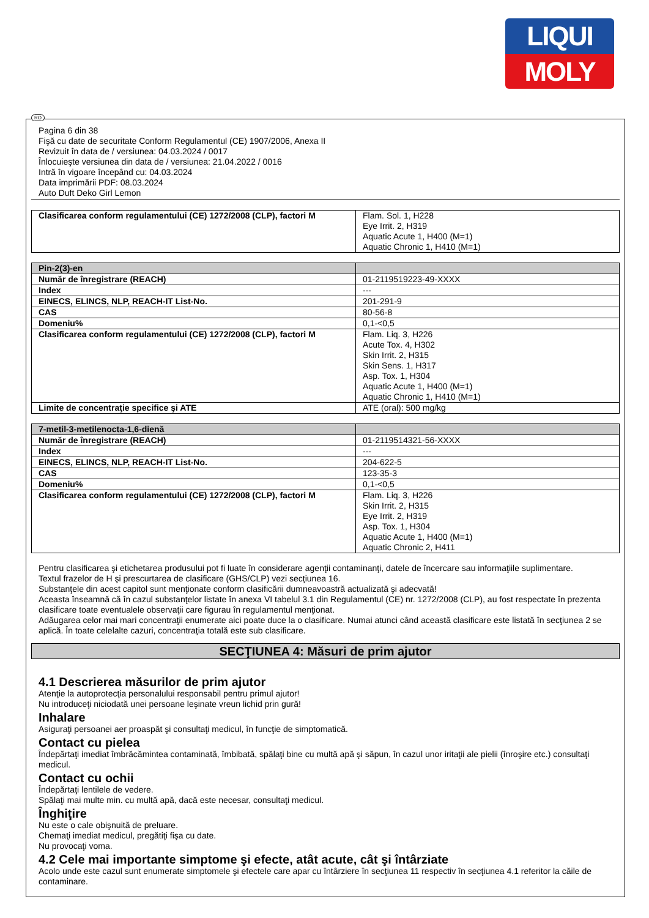LIQUI
MOLY
RO
Pagina 6 din 38
Fişă cu date de securitate Conform Regulamentul (CE) 1907/2006, Anexa II
Revizuit în data de / versiunea: 04.03.2024 / 0017
Înlocuieşte versiunea din data de / versiunea: 21.04.2022 / 0016
Intră în vigoare începând cu: 04.03.2024
Data imprimării PDF: 08.03.2024
Auto Duft Deko Girl Lemon
| Clasificarea conform regulamentului (CE) 1272/2008 (CLP), factori M | Flam. Sol. 1, H228 Eye Irrit. 2, H319 Aquatic Acute 1, H400 (M=1) Aquatic Chronic 1, H410 (M=1) |
| Pin-2(3)-en | |
| Număr de înregistrare (REACH) | 01-2119519223-49-XXXX |
| Index | --- |
| EINECS, ELINCS, NLP, REACH-IT List-No. | 201-291-9 |
| CAS | 80-56-8 |
| Domeniu% | 0,1-<0,5 |
| Clasificarea conform regulamentului (CE) 1272/2008 (CLP), factori M | Flam. Liq. 3, H226 Acute Tox. 4, H302 Skin Irrit. 2, H315 Skin Sens. 1, H317 Asp. Tox. 1, H304 Aquatic Acute 1, H400 (M=1) Aquatic Chronic 1, H410 (M=1) |
| Limite de concentraţie specifice şi ATE | ATE (oral): 500 mg/kg |
| 7-metil-3-metilenocta-1,6-dienă | |
| Număr de înregistrare (REACH) | 01-2119514321-56-XXXX |
| Index | --- |
| EINECS, ELINCS, NLP, REACH-IT List-No. | 204-622-5 |
| CAS | 123-35-3 |
| Domeniu% | 0,1-<0,5 |
| Clasificarea conform regulamentului (CE) 1272/2008 (CLP), factori M | Flam. Liq. 3, H226 Skin Irrit. 2, H315 Eye Irrit. 2, H319 Asp. Tox. 1, H304 Aquatic Acute 1, H400 (M=1) Aquatic Chronic 2, H411 |
Pentru clasificarea şi etichetarea produsului pot fi luate în considerare agenţii contaminanţi, datele de încercare sau informaţiile suplimentare.
Textul frazelor de H şi prescurtarea de clasificare (GHS/CLP) vezi secţiunea 16.
Substanţele din acest capitol sunt menţionate conform clasificării dumneavoastră actualizată şi adecvată!
Aceasta înseamnă că în cazul substanţelor listate în anexa VI tabelul 3.1 din Regulamentul (CE) nr. 1272/2008 (CLP), au fost respectate în prezenta clasificare toate eventualele observaţii care figurau în regulamentul menţionat.
Adăugarea celor mai mari concentraţii enumerate aici poate duce la o clasificare. Numai atunci când această clasificare este listată în secţiunea 2 se aplică. În toate celelalte cazuri, concentraţia totală este sub clasificare.
SECŢIUNEA 4: Măsuri de prim ajutor
4.1 Descrierea măsurilor de prim ajutor
Atenţie la autoprotecţia personalului responsabil pentru primul ajutor!
Nu introduceţi niciodată unei persoane leşinate vreun lichid prin gură!
Inhalare
Asiguraţi persoanei aer proaspăt şi consultaţi medicul, în funcţie de simptomatică.
Contact cu pielea
Îndepărtaţi imediat îmbrăcămintea contaminată, îmbibată, spălaţi bine cu multă apă şi săpun, în cazul unor iritaţii ale pielii (înroşire etc.) consultaţi medicul.
Contact cu ochii
Îndepărtaţi lentilele de vedere.
Spălaţi mai multe min. cu multă apă, dacă este necesar, consultaţi medicul.
Înghiţire
Nu este o cale obişnuită de preluare.
Chemaţi imediat medicul, pregătiţi fişa cu date.
Nu provocaţi voma.
4.2 Cele mai importante simptome şi efecte, atât acute, cât şi întârziate
Acolo unde este cazul sunt enumerate simptomele şi efectele care apar cu întârziere în secţiunea 11 respectiv în secţiunea 4.1 referitor la căile de contaminare.